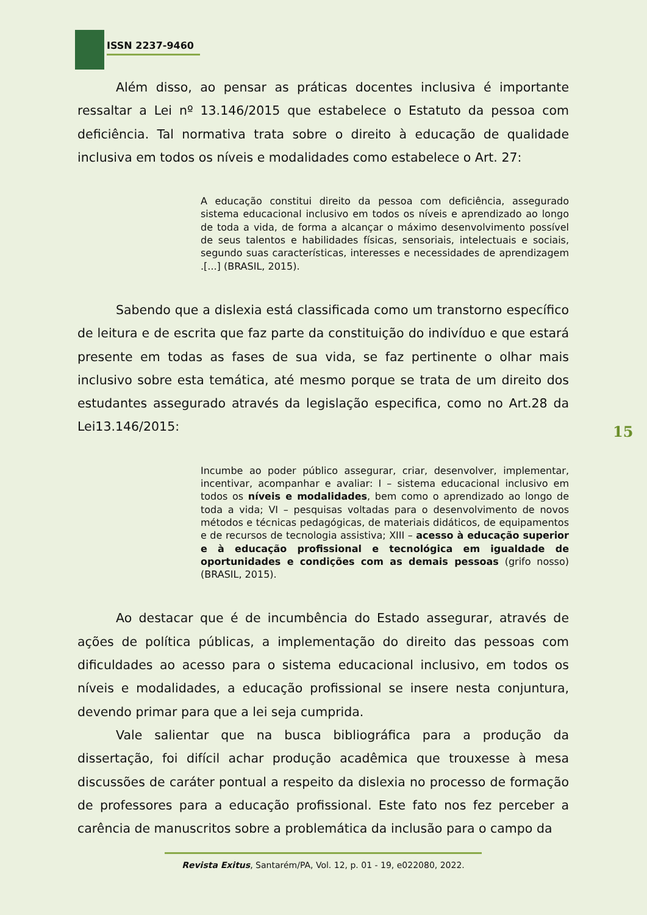ISSN 2237-9460
Além disso, ao pensar as práticas docentes inclusiva é importante ressaltar a Lei nº 13.146/2015 que estabelece o Estatuto da pessoa com deficiência. Tal normativa trata sobre o direito à educação de qualidade inclusiva em todos os níveis e modalidades como estabelece o Art. 27:
A educação constitui direito da pessoa com deficiência, assegurado sistema educacional inclusivo em todos os níveis e aprendizado ao longo de toda a vida, de forma a alcançar o máximo desenvolvimento possível de seus talentos e habilidades físicas, sensoriais, intelectuais e sociais, segundo suas características, interesses e necessidades de aprendizagem .[...] (BRASIL, 2015).
Sabendo que a dislexia está classificada como um transtorno específico de leitura e de escrita que faz parte da constituição do indivíduo e que estará presente em todas as fases de sua vida, se faz pertinente o olhar mais inclusivo sobre esta temática, até mesmo porque se trata de um direito dos estudantes assegurado através da legislação especifica, como no Art.28 da Lei13.146/2015:
Incumbe ao poder público assegurar, criar, desenvolver, implementar, incentivar, acompanhar e avaliar: I – sistema educacional inclusivo em todos os níveis e modalidades, bem como o aprendizado ao longo de toda a vida; VI – pesquisas voltadas para o desenvolvimento de novos métodos e técnicas pedagógicas, de materiais didáticos, de equipamentos e de recursos de tecnologia assistiva; XIII – acesso à educação superior e à educação profissional e tecnológica em igualdade de oportunidades e condições com as demais pessoas (grifo nosso) (BRASIL, 2015).
Ao destacar que é de incumbência do Estado assegurar, através de ações de política públicas, a implementação do direito das pessoas com dificuldades ao acesso para o sistema educacional inclusivo, em todos os níveis e modalidades, a educação profissional se insere nesta conjuntura, devendo primar para que a lei seja cumprida.
Vale salientar que na busca bibliográfica para a produção da dissertação, foi difícil achar produção acadêmica que trouxesse à mesa discussões de caráter pontual a respeito da dislexia no processo de formação de professores para a educação profissional. Este fato nos fez perceber a carência de manuscritos sobre a problemática da inclusão para o campo da
15
Revista Exitus, Santarém/PA, Vol. 12, p. 01 - 19, e022080, 2022.